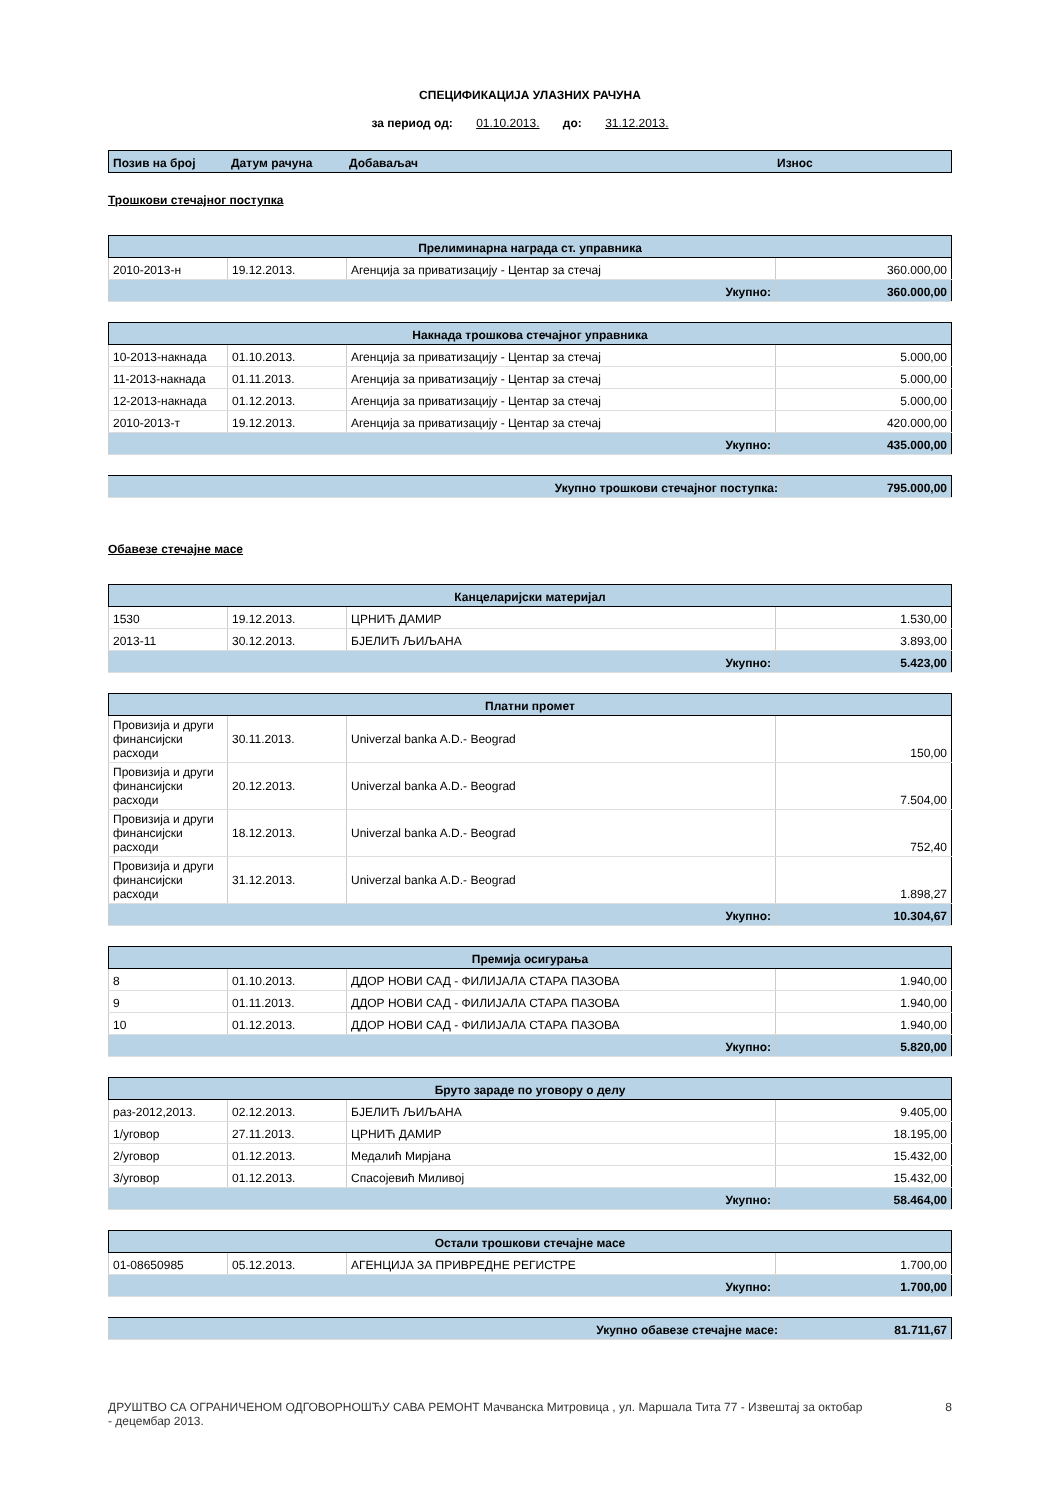СПЕЦИФИКАЦИЈА УЛАЗНИХ РАЧУНА
за период од: 01.10.2013. до: 31.12.2013.
| Позив на број | Датум рачуна | Добаваљач | Износ |
| --- | --- | --- | --- |
Трошкови стечајног поступка
| Прелиминарна награда ст. управника | | | |
| --- | --- | --- | --- |
| 2010-2013-н | 19.12.2013. | Агенција за приватизацију - Центар за стечај | 360.000,00 |
| Укупно: | | | 360.000,00 |
| Накнада трошкова стечајног управника | | | |
| --- | --- | --- | --- |
| 10-2013-накнада | 01.10.2013. | Агенција за приватизацију - Центар за стечај | 5.000,00 |
| 11-2013-накнада | 01.11.2013. | Агенција за приватизацију - Центар за стечај | 5.000,00 |
| 12-2013-накнада | 01.12.2013. | Агенција за приватизацију - Центар за стечај | 5.000,00 |
| 2010-2013-т | 19.12.2013. | Агенција за приватизацију - Центар за стечај | 420.000,00 |
| Укупно: | | | 435.000,00 |
| Укупно трошкови стечајног поступка: | 795.000,00 |
Обавезе стечајне масе
| Канцеларијски материјал | | | |
| --- | --- | --- | --- |
| 1530 | 19.12.2013. | ЦРНИЋ ДАМИР | 1.530,00 |
| 2013-11 | 30.12.2013. | БЈЕЛИЋ ЉИЉАНА | 3.893,00 |
| Укупно: | | | 5.423,00 |
| Платни промет | | | |
| --- | --- | --- | --- |
| Провизија и други финансијски расходи | 30.11.2013. | Univerzal banka A.D.- Beograd | 150,00 |
| Провизија и други финансијски расходи | 20.12.2013. | Univerzal banka A.D.- Beograd | 7.504,00 |
| Провизија и други финансијски расходи | 18.12.2013. | Univerzal banka A.D.- Beograd | 752,40 |
| Провизија и други финансијски расходи | 31.12.2013. | Univerzal banka A.D.- Beograd | 1.898,27 |
| Укупно: | | | 10.304,67 |
| Премија осигурања | | | |
| --- | --- | --- | --- |
| 8 | 01.10.2013. | ДДОР НОВИ САД - ФИЛИЈАЛА СТАРА ПАЗОВА | 1.940,00 |
| 9 | 01.11.2013. | ДДОР НОВИ САД - ФИЛИЈАЛА СТАРА ПАЗОВА | 1.940,00 |
| 10 | 01.12.2013. | ДДОР НОВИ САД - ФИЛИЈАЛА СТАРА ПАЗОВА | 1.940,00 |
| Укупно: | | | 5.820,00 |
| Бруто зараде по уговору о делу | | | |
| --- | --- | --- | --- |
| раз-2012,2013. | 02.12.2013. | БЈЕЛИЋ ЉИЉАНА | 9.405,00 |
| 1/уговор | 27.11.2013. | ЦРНИЋ ДАМИР | 18.195,00 |
| 2/уговор | 01.12.2013. | Медалић Мирјана | 15.432,00 |
| 3/уговор | 01.12.2013. | Спасојевић Миливој | 15.432,00 |
| Укупно: | | | 58.464,00 |
| Остали трошкови стечајне масе | | | |
| --- | --- | --- | --- |
| 01-08650985 | 05.12.2013. | АГЕНЦИЈА ЗА ПРИВРЕДНЕ РЕГИСТРЕ | 1.700,00 |
| Укупно: | | | 1.700,00 |
| Укупно обавезе стечајне масе: | 81.711,67 |
ДРУШТВО СА ОГРАНИЧЕНОМ ОДГОВОРНОШЋУ САВА РЕМОНТ Мачванска Митровица , ул. Маршала Тита 77 - Извештај за октобар - децембар 2013.
8